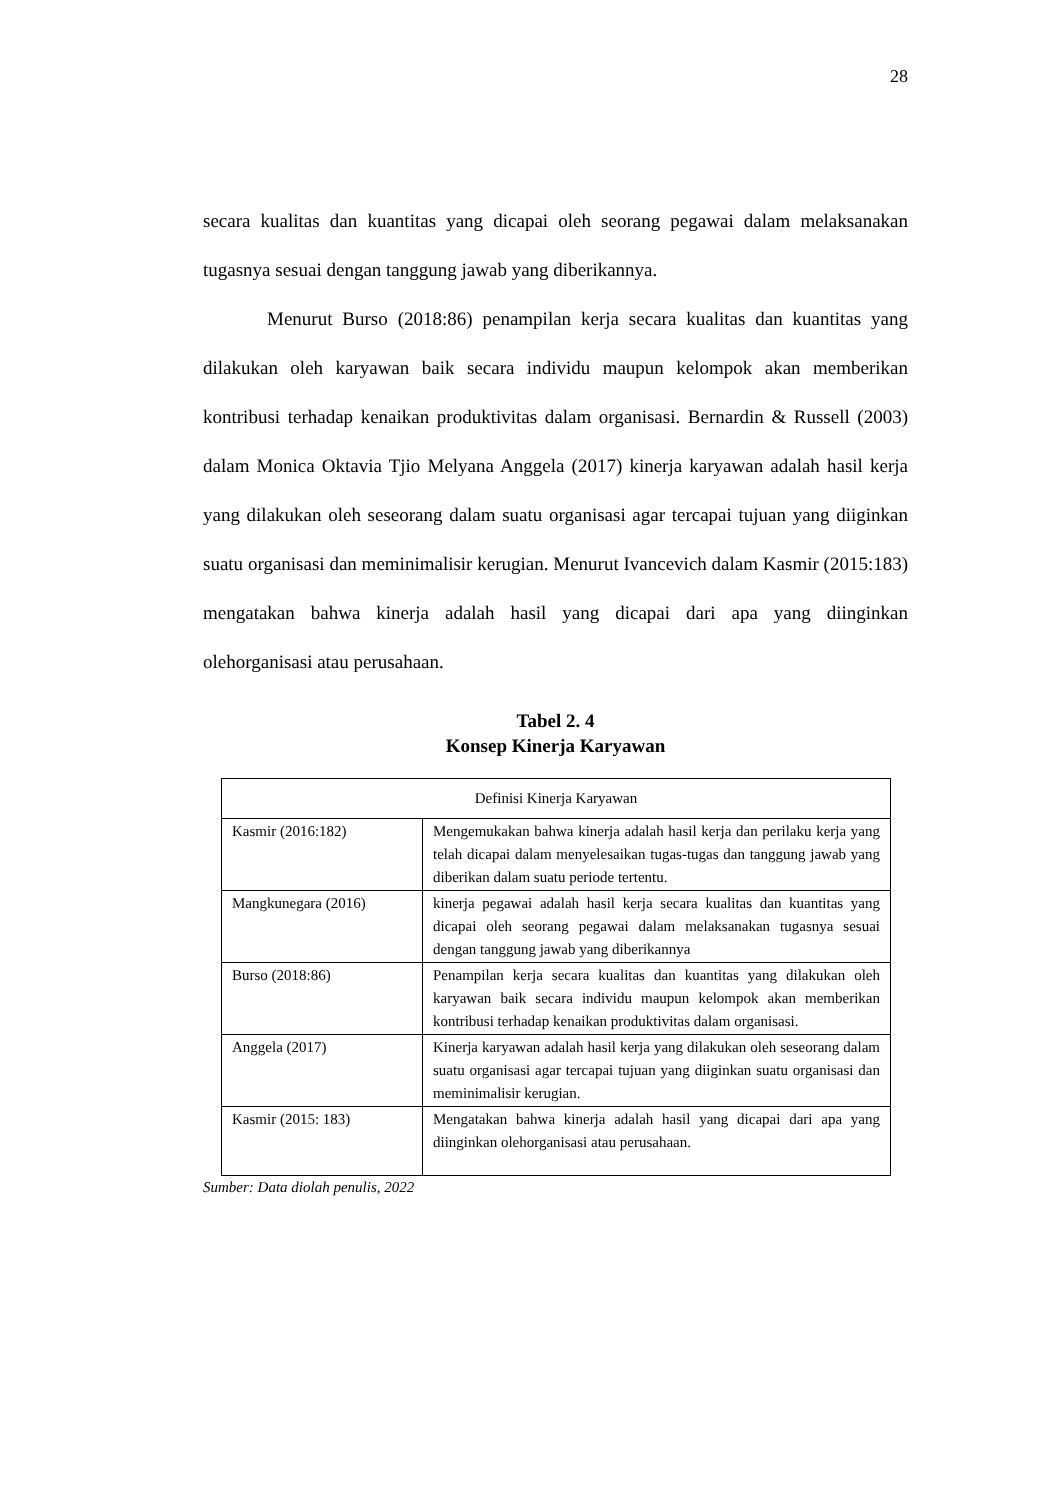28
secara kualitas dan kuantitas yang dicapai oleh seorang pegawai dalam melaksanakan tugasnya sesuai dengan tanggung jawab yang diberikannya.
Menurut Burso (2018:86) penampilan kerja secara kualitas dan kuantitas yang dilakukan oleh karyawan baik secara individu maupun kelompok akan memberikan kontribusi terhadap kenaikan produktivitas dalam organisasi. Bernardin & Russell (2003) dalam Monica Oktavia Tjio Melyana Anggela (2017) kinerja karyawan adalah hasil kerja yang dilakukan oleh seseorang dalam suatu organisasi agar tercapai tujuan yang diiginkan suatu organisasi dan meminimalisir kerugian. Menurut Ivancevich dalam Kasmir (2015:183) mengatakan bahwa kinerja adalah hasil yang dicapai dari apa yang diinginkan olehorganisasi atau perusahaan.
Tabel 2. 4
Konsep Kinerja Karyawan
| Definisi Kinerja Karyawan | |
| --- | --- |
| Kasmir (2016:182) | Mengemukakan bahwa kinerja adalah hasil kerja dan perilaku kerja yang telah dicapai dalam menyelesaikan tugas-tugas dan tanggung jawab yang diberikan dalam suatu periode tertentu. |
| Mangkunegara (2016) | kinerja pegawai adalah hasil kerja secara kualitas dan kuantitas yang dicapai oleh seorang pegawai dalam melaksanakan tugasnya sesuai dengan tanggung jawab yang diberikannya |
| Burso (2018:86) | Penampilan kerja secara kualitas dan kuantitas yang dilakukan oleh karyawan baik secara individu maupun kelompok akan memberikan kontribusi terhadap kenaikan produktivitas dalam organisasi. |
| Anggela (2017) | Kinerja karyawan adalah hasil kerja yang dilakukan oleh seseorang dalam suatu organisasi agar tercapai tujuan yang diiginkan suatu organisasi dan meminimalisir kerugian. |
| Kasmir (2015: 183) | Mengatakan bahwa kinerja adalah hasil yang dicapai dari apa yang diinginkan olehorganisasi atau perusahaan. |
Sumber: Data diolah penulis, 2022